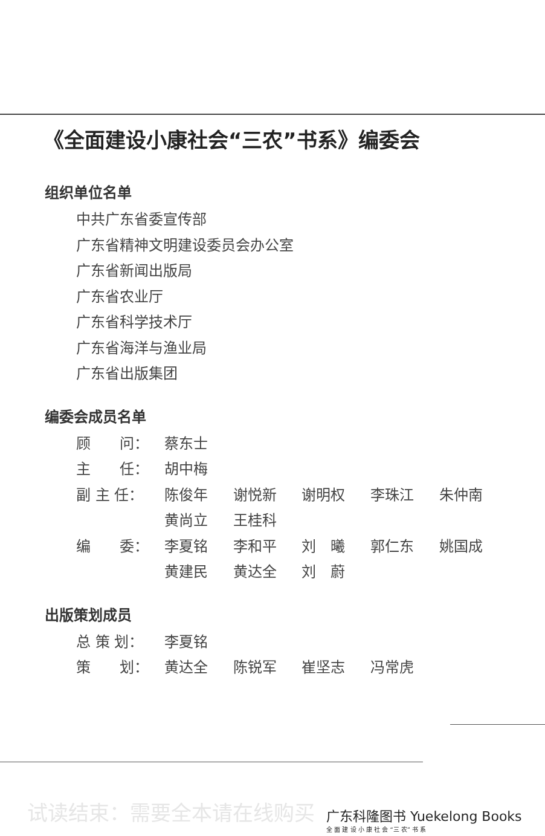《全面建设小康社会“三农”书系》编委会
组织单位名单
中共广东省委宣传部
广东省精神文明建设委员会办公室
广东省新闻出版局
广东省农业厅
广东省科学技术厅
广东省海洋与渔业局
广东省出版集团
编委会成员名单
顾　　问： 蔡东士
主　　任： 胡中梅
副 主 任： 陈俊年 谢悦新 谢明权 李珠江 朱仲南
黄尚立 王桂科
编　　委： 李夏铭 李和平 刘　曦 郭仁东 姚国成
黄建民 黄达全 刘　蔚
出版策划成员
总 策 划： 李夏铭
策　　划： 黄达全 陈锐军 崔坚志 冯常虎
试读结束：需要全本请在线购买
广东科隆图书 Yuekelong Books
全 面 建 设 小 康 社 会 “三 农” 书 系